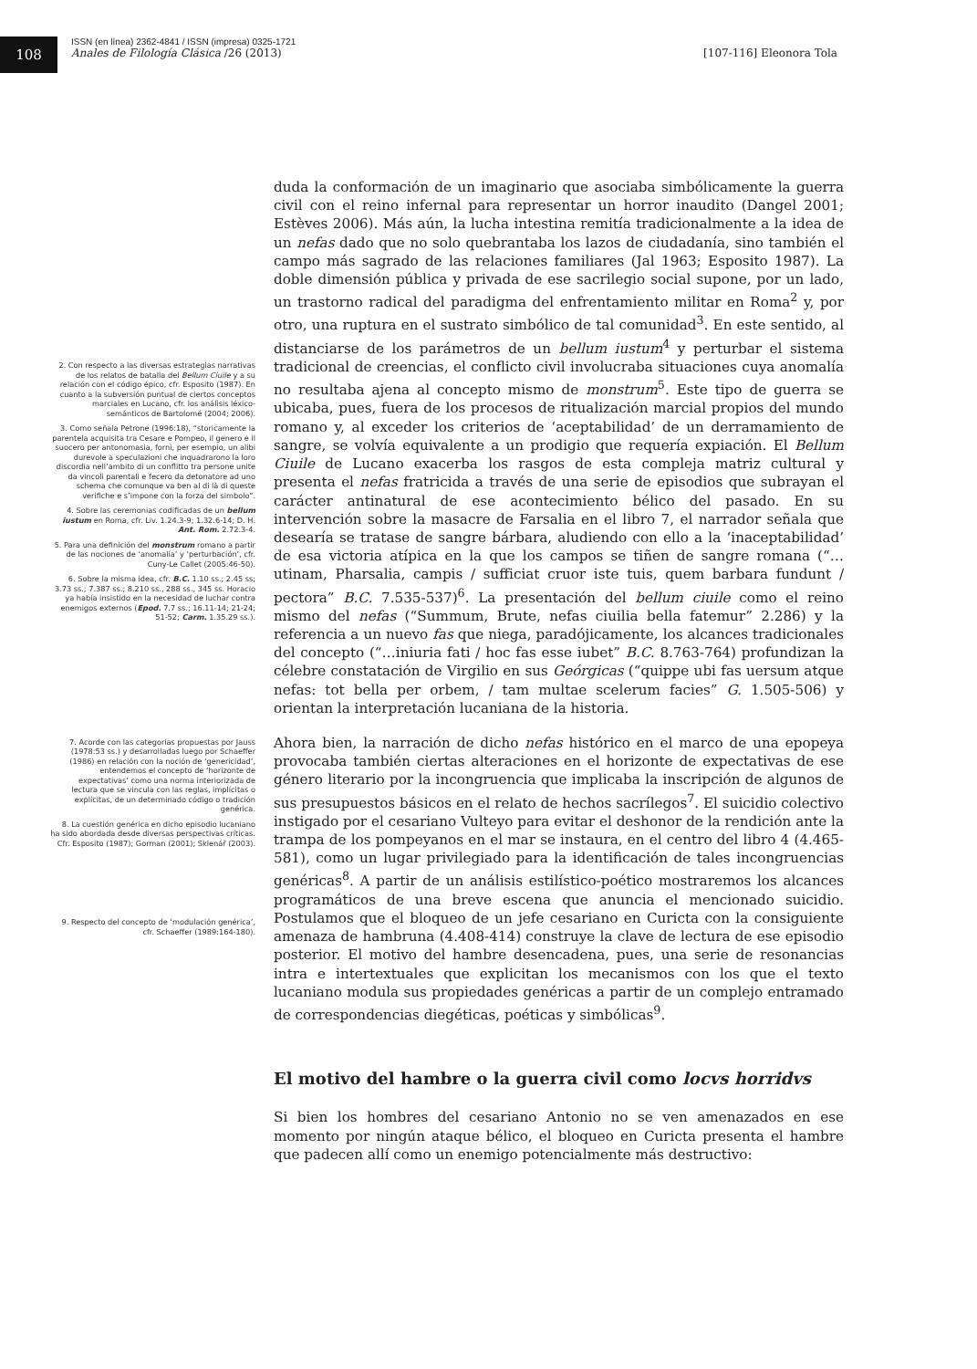108
ISSN (en línea) 2362-4841 / ISSN (impresa) 0325-1721
Anales de Filología Clásica /26 (2013) [107-116] Eleonora Tola
2. Con respecto a las diversas estrategias narrativas de los relatos de batalla del Bellum Ciuile y a su relación con el código épico, cfr. Esposito (1987). En cuanto a la subversión puntual de ciertos conceptos marciales en Lucano, cfr. los análisis léxico-semánticos de Bartolomé (2004; 2006).
3. Como señala Petrone (1996:18), “storicamente la parentela acquisita tra Cesare e Pompeo, il genero e il suocero per antonomasia, fornì, per esempio, un alibi durevole a speculazioni che inquadrarono la loro discordia nell’ambito di un conflitto tra persone unite da vincoli parentali e fecero da detonatore ad uno schema che comunque va ben al di là di queste verifiche e s’impone con la forza del simbolo”.
4. Sobre las ceremonias codificadas de un bellum iustum en Roma, cfr. Liv. 1.24.3-9; 1.32.6-14; D. H. Ant. Rom. 2.72.3-4.
5. Para una definición del monstrum romano a partir de las nociones de ‘anomalía’ y ‘perturbación’, cfr. Cuny-Le Callet (2005:46-50).
6. Sobre la misma idea, cfr. B.C. 1.10 ss.; 2.45 ss; 3.73 ss.; 7.387 ss.; 8.210 ss., 288 ss., 345 ss. Horacio ya había insistido en la necesidad de luchar contra enemigos externos (Epod. 7.7 ss.; 16.11-14; 21-24; 51-52; Carm. 1.35.29 ss.).
7. Acorde con las categorías propuestas por Jauss (1978:53 ss.) y desarrolladas luego por Schaeffer (1986) en relación con la noción de ‘genericidad’, entendemos el concepto de ‘horizonte de expectativas’ como una norma interiorizada de lectura que se vincula con las reglas, implícitas o explícitas, de un determinado código o tradición genérica.
8. La cuestión genérica en dicho episodio lucaniano ha sido abordada desde diversas perspectivas críticas. Cfr. Esposito (1987); Gorman (2001); Sklenář (2003).
9. Respecto del concepto de ‘modulación genérica’, cfr. Schaeffer (1989:164-180).
duda la conformación de un imaginario que asociaba simbólicamente la guerra civil con el reino infernal para representar un horror inaudito (Dangel 2001; Estèves 2006). Más aún, la lucha intestina remitía tradicionalmente a la idea de un nefas dado que no solo quebrantaba los lazos de ciudadanía, sino también el campo más sagrado de las relaciones familiares (Jal 1963; Esposito 1987). La doble dimensión pública y privada de ese sacrilegio social supone, por un lado, un trastorno radical del paradigma del enfrentamiento militar en Roma<sup>2</sup> y, por otro, una ruptura en el sustrato simbólico de tal comunidad<sup>3</sup>. En este sentido, al distanciarse de los parámetros de un bellum iustum<sup>4</sup> y perturbar el sistema tradicional de creencias, el conflicto civil involucraba situaciones cuya anomalía no resultaba ajena al concepto mismo de monstrum<sup>5</sup>. Este tipo de guerra se ubicaba, pues, fuera de los procesos de ritualización marcial propios del mundo romano y, al exceder los criterios de ‘aceptabilidad’ de un derramamiento de sangre, se volvía equivalente a un prodigio que requería expiación. El Bellum Ciuile de Lucano exacerba los rasgos de esta compleja matriz cultural y presenta el nefas fratricida a través de una serie de episodios que subrayan el carácter antinatural de ese acontecimiento bélico del pasado. En su intervención sobre la masacre de Farsalia en el libro 7, el narrador señala que desearía se tratase de sangre bárbara, aludiendo con ello a la ‘inaceptabilidad’ de esa victoria atípica en la que los campos se tiñen de sangre romana (“…utinam, Pharsalia, campis / sufficiat cruor iste tuis, quem barbara fundunt / pectora” B.C. 7.535-537)<sup>6</sup>. La presentación del bellum ciuile como el reino mismo del nefas (“Summum, Brute, nefas ciuilia bella fatemur” 2.286) y la referencia a un nuevo fas que niega, paradójicamente, los alcances tradicionales del concepto (“…iniuria fati / hoc fas esse iubet” B.C. 8.763-764) profundizan la célebre constatación de Virgilio en sus Geórgicas (“quippe ubi fas uersum atque nefas: tot bella per orbem, / tam multae scelerum facies” G. 1.505-506) y orientan la interpretación lucaniana de la historia.
Ahora bien, la narración de dicho nefas histórico en el marco de una epopeya provocaba también ciertas alteraciones en el horizonte de expectativas de ese género literario por la incongruencia que implicaba la inscripción de algunos de sus presupuestos básicos en el relato de hechos sacrílegos<sup>7</sup>. El suicidio colectivo instigado por el cesariano Vulteyo para evitar el deshonor de la rendición ante la trampa de los pompeyanos en el mar se instaura, en el centro del libro 4 (4.465-581), como un lugar privilegiado para la identificación de tales incongruencias genéricas<sup>8</sup>. A partir de un análisis estilístico-poético mostraremos los alcances programáticos de una breve escena que anuncia el mencionado suicidio. Postulamos que el bloqueo de un jefe cesariano en Curicta con la consiguiente amenaza de hambruna (4.408-414) construye la clave de lectura de ese episodio posterior. El motivo del hambre desencadena, pues, una serie de resonancias intra e intertextuales que explicitan los mecanismos con los que el texto lucaniano modula sus propiedades genéricas a partir de un complejo entramado de correspondencias diegéticas, poéticas y simbólicas<sup>9</sup>.
El motivo del hambre o la guerra civil como locvs horridvs
Si bien los hombres del cesariano Antonio no se ven amenazados en ese momento por ningún ataque bélico, el bloqueo en Curicta presenta el hambre que padecen allí como un enemigo potencialmente más destructivo: